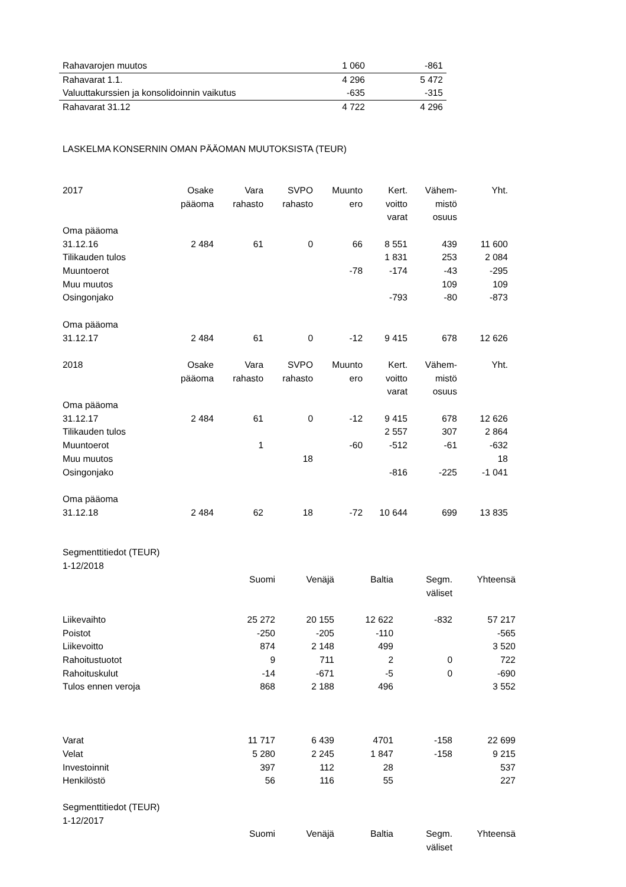| Rahavarojen muutos | 1 060 | -861 |
| Rahavarat 1.1. | 4 296 | 5 472 |
| Valuuttakurssien ja konsolidoinnin vaikutus | -635 | -315 |
| Rahavarat 31.12 | 4 722 | 4 296 |
LASKELMA KONSERNIN OMAN PÄÄOMAN MUUTOKSISTA (TEUR)
| 2017 | Osake pääoma | Vara rahasto | SVPO rahasto | Muunto ero | Kert. voitto varat | Vähem- mistö osuus | Yht. |
| --- | --- | --- | --- | --- | --- | --- | --- |
| Oma pääoma 31.12.16 | 2 484 | 61 | 0 | 66 | 8 551 | 439 | 11 600 |
| Tilikauden tulos | | | | | 1 831 | 253 | 2 084 |
| Muuntoerot | | | | -78 | -174 | -43 | -295 |
| Muu muutos | | | | | | 109 | 109 |
| Osingonjako | | | | | -793 | -80 | -873 |
| Oma pääoma 31.12.17 | 2 484 | 61 | 0 | -12 | 9 415 | 678 | 12 626 |
| 2018 | Osake pääoma | Vara rahasto | SVPO rahasto | Muunto ero | Kert. voitto varat | Vähem- mistö osuus | Yht. |
| Oma pääoma 31.12.17 | 2 484 | 61 | 0 | -12 | 9 415 | 678 | 12 626 |
| Tilikauden tulos | | | | | 2 557 | 307 | 2 864 |
| Muuntoerot | | 1 | | -60 | -512 | -61 | -632 |
| Muu muutos | | | 18 | | | | 18 |
| Osingonjako | | | | | -816 | -225 | -1 041 |
| Oma pääoma 31.12.18 | 2 484 | 62 | 18 | -72 | 10 644 | 699 | 13 835 |
Segmenttitiedot (TEUR)
1-12/2018
| | Suomi | Venäjä | Baltia | Segm. väliset | Yhteensä |
| --- | --- | --- | --- | --- | --- |
| Liikevaihto | 25 272 | 20 155 | 12 622 | -832 | 57 217 |
| Poistot | -250 | -205 | -110 | | -565 |
| Liikevoitto | 874 | 2 148 | 499 | | 3 520 |
| Rahoitustuotot | 9 | 711 | 2 | 0 | 722 |
| Rahoituskulut | -14 | -671 | -5 | 0 | -690 |
| Tulos ennen veroja | 868 | 2 188 | 496 | | 3 552 |
| Varat | 11 717 | 6 439 | 4701 | -158 | 22 699 |
| Velat | 5 280 | 2 245 | 1 847 | -158 | 9 215 |
| Investoinnit | 397 | 112 | 28 | | 537 |
| Henkilöstö | 56 | 116 | 55 | | 227 |
Segmenttitiedot (TEUR)
1-12/2017
| | Suomi | Venäjä | Baltia | Segm. väliset | Yhteensä |
| --- | --- | --- | --- | --- | --- |